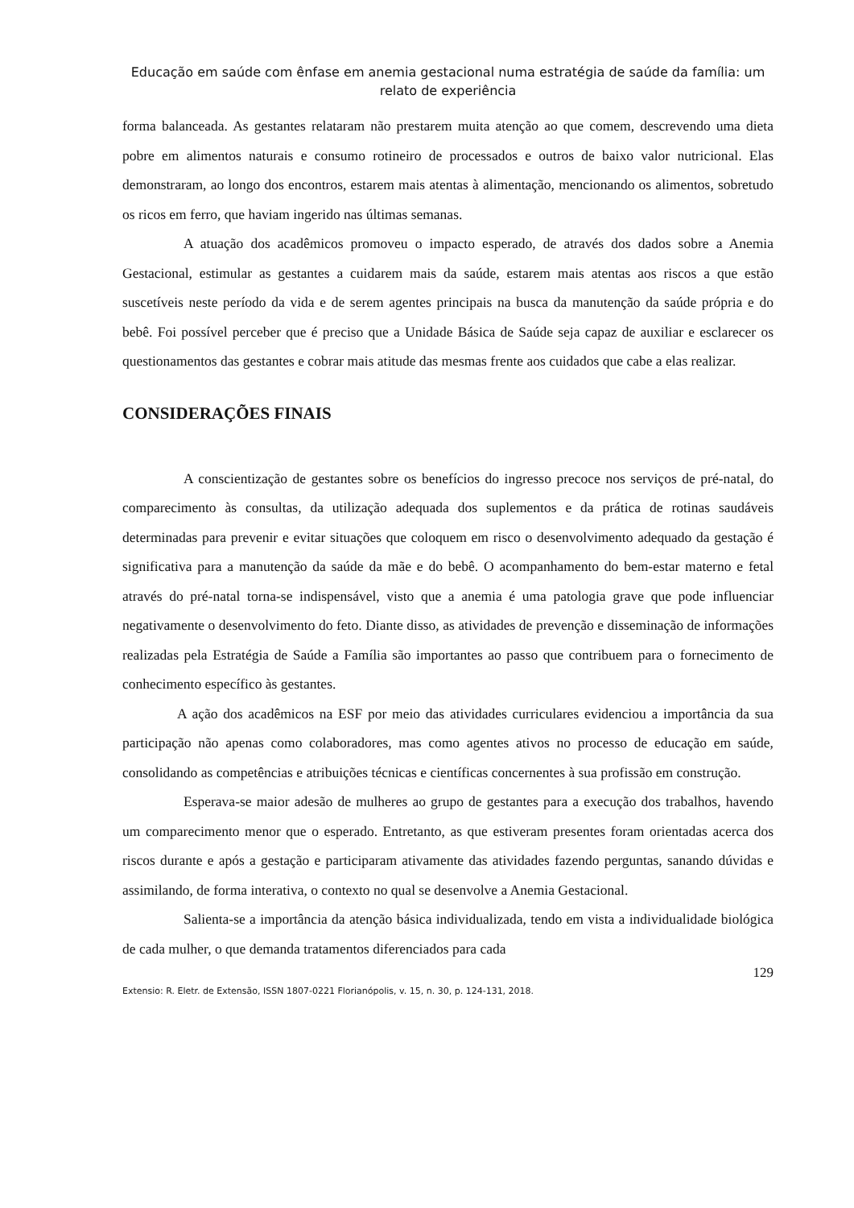Educação em saúde com ênfase em anemia gestacional numa estratégia de saúde da família: um relato de experiência
forma balanceada. As gestantes relataram não prestarem muita atenção ao que comem, descrevendo uma dieta pobre em alimentos naturais e consumo rotineiro de processados e outros de baixo valor nutricional. Elas demonstraram, ao longo dos encontros, estarem mais atentas à alimentação, mencionando os alimentos, sobretudo os ricos em ferro, que haviam ingerido nas últimas semanas.
A atuação dos acadêmicos promoveu o impacto esperado, de através dos dados sobre a Anemia Gestacional, estimular as gestantes a cuidarem mais da saúde, estarem mais atentas aos riscos a que estão suscetíveis neste período da vida e de serem agentes principais na busca da manutenção da saúde própria e do bebê. Foi possível perceber que é preciso que a Unidade Básica de Saúde seja capaz de auxiliar e esclarecer os questionamentos das gestantes e cobrar mais atitude das mesmas frente aos cuidados que cabe a elas realizar.
CONSIDERAÇÕES FINAIS
A conscientização de gestantes sobre os benefícios do ingresso precoce nos serviços de pré-natal, do comparecimento às consultas, da utilização adequada dos suplementos e da prática de rotinas saudáveis determinadas para prevenir e evitar situações que coloquem em risco o desenvolvimento adequado da gestação é significativa para a manutenção da saúde da mãe e do bebê. O acompanhamento do bem-estar materno e fetal através do pré-natal torna-se indispensável, visto que a anemia é uma patologia grave que pode influenciar negativamente o desenvolvimento do feto. Diante disso, as atividades de prevenção e disseminação de informações realizadas pela Estratégia de Saúde a Família são importantes ao passo que contribuem para o fornecimento de conhecimento específico às gestantes.
A ação dos acadêmicos na ESF por meio das atividades curriculares evidenciou a importância da sua participação não apenas como colaboradores, mas como agentes ativos no processo de educação em saúde, consolidando as competências e atribuições técnicas e científicas concernentes à sua profissão em construção.
Esperava-se maior adesão de mulheres ao grupo de gestantes para a execução dos trabalhos, havendo um comparecimento menor que o esperado. Entretanto, as que estiveram presentes foram orientadas acerca dos riscos durante e após a gestação e participaram ativamente das atividades fazendo perguntas, sanando dúvidas e assimilando, de forma interativa, o contexto no qual se desenvolve a Anemia Gestacional.
Salienta-se a importância da atenção básica individualizada, tendo em vista a individualidade biológica de cada mulher, o que demanda tratamentos diferenciados para cada
129
Extensio: R. Eletr. de Extensão, ISSN 1807-0221 Florianópolis, v. 15, n. 30, p. 124-131, 2018.